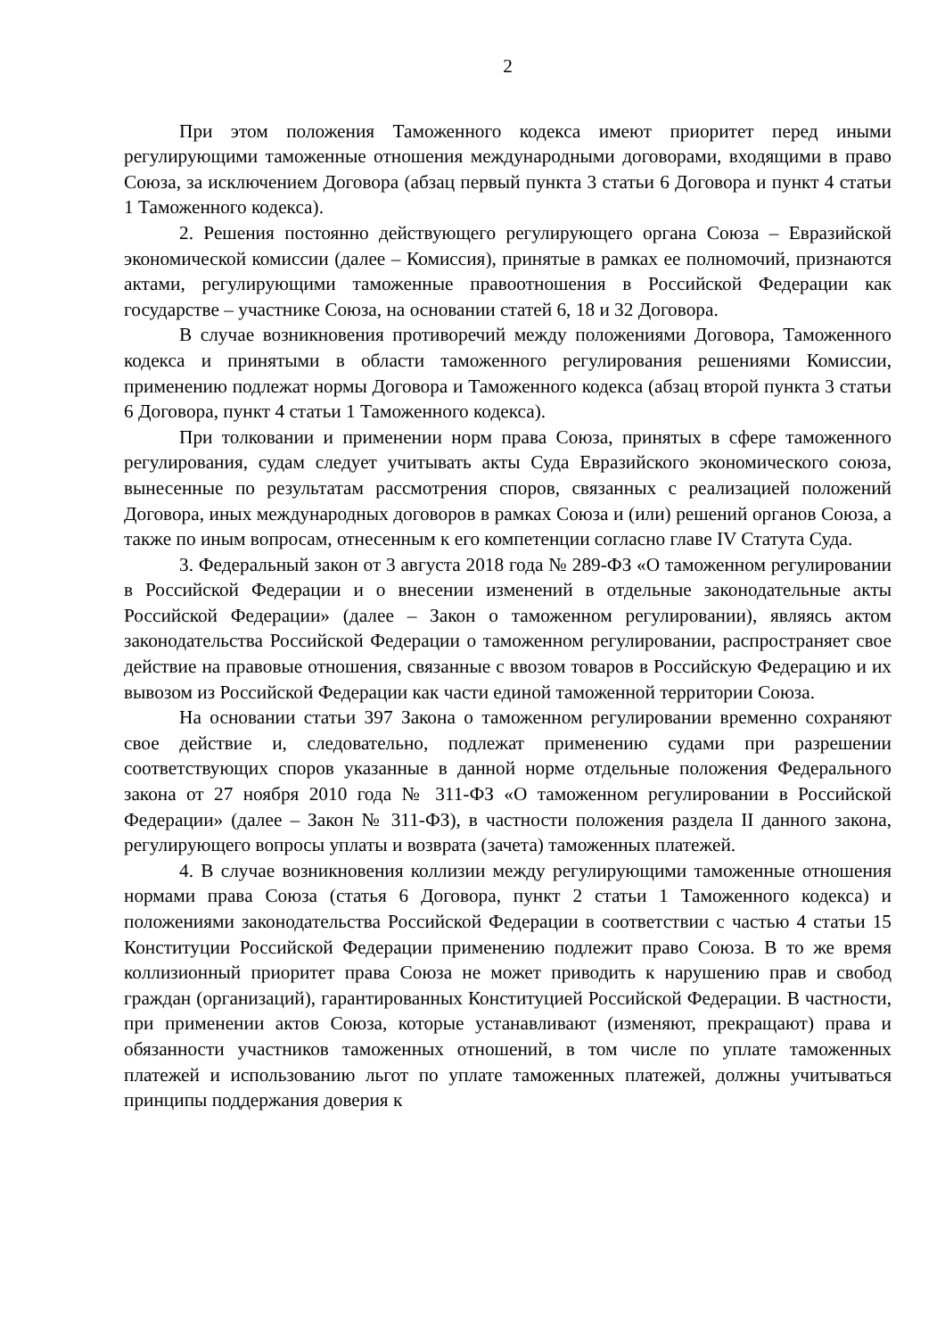2
При этом положения Таможенного кодекса имеют приоритет перед иными регулирующими таможенные отношения международными договорами, входящими в право Союза, за исключением Договора (абзац первый пункта 3 статьи 6 Договора и пункт 4 статьи 1 Таможенного кодекса).
2. Решения постоянно действующего регулирующего органа Союза – Евразийской экономической комиссии (далее – Комиссия), принятые в рамках ее полномочий, признаются актами, регулирующими таможенные правоотношения в Российской Федерации как государстве – участнике Союза, на основании статей 6, 18 и 32 Договора.
В случае возникновения противоречий между положениями Договора, Таможенного кодекса и принятыми в области таможенного регулирования решениями Комиссии, применению подлежат нормы Договора и Таможенного кодекса (абзац второй пункта 3 статьи 6 Договора, пункт 4 статьи 1 Таможенного кодекса).
При толковании и применении норм права Союза, принятых в сфере таможенного регулирования, судам следует учитывать акты Суда Евразийского экономического союза, вынесенные по результатам рассмотрения споров, связанных с реализацией положений Договора, иных международных договоров в рамках Союза и (или) решений органов Союза, а также по иным вопросам, отнесенным к его компетенции согласно главе IV Статута Суда.
3. Федеральный закон от 3 августа 2018 года № 289-ФЗ «О таможенном регулировании в Российской Федерации и о внесении изменений в отдельные законодательные акты Российской Федерации» (далее – Закон о таможенном регулировании), являясь актом законодательства Российской Федерации о таможенном регулировании, распространяет свое действие на правовые отношения, связанные с ввозом товаров в Российскую Федерацию и их вывозом из Российской Федерации как части единой таможенной территории Союза.
На основании статьи 397 Закона о таможенном регулировании временно сохраняют свое действие и, следовательно, подлежат применению судами при разрешении соответствующих споров указанные в данной норме отдельные положения Федерального закона от 27 ноября 2010 года № 311-ФЗ «О таможенном регулировании в Российской Федерации» (далее – Закон № 311-ФЗ), в частности положения раздела II данного закона, регулирующего вопросы уплаты и возврата (зачета) таможенных платежей.
4. В случае возникновения коллизии между регулирующими таможенные отношения нормами права Союза (статья 6 Договора, пункт 2 статьи 1 Таможенного кодекса) и положениями законодательства Российской Федерации в соответствии с частью 4 статьи 15 Конституции Российской Федерации применению подлежит право Союза. В то же время коллизионный приоритет права Союза не может приводить к нарушению прав и свобод граждан (организаций), гарантированных Конституцией Российской Федерации. В частности, при применении актов Союза, которые устанавливают (изменяют, прекращают) права и обязанности участников таможенных отношений, в том числе по уплате таможенных платежей и использованию льгот по уплате таможенных платежей, должны учитываться принципы поддержания доверия к